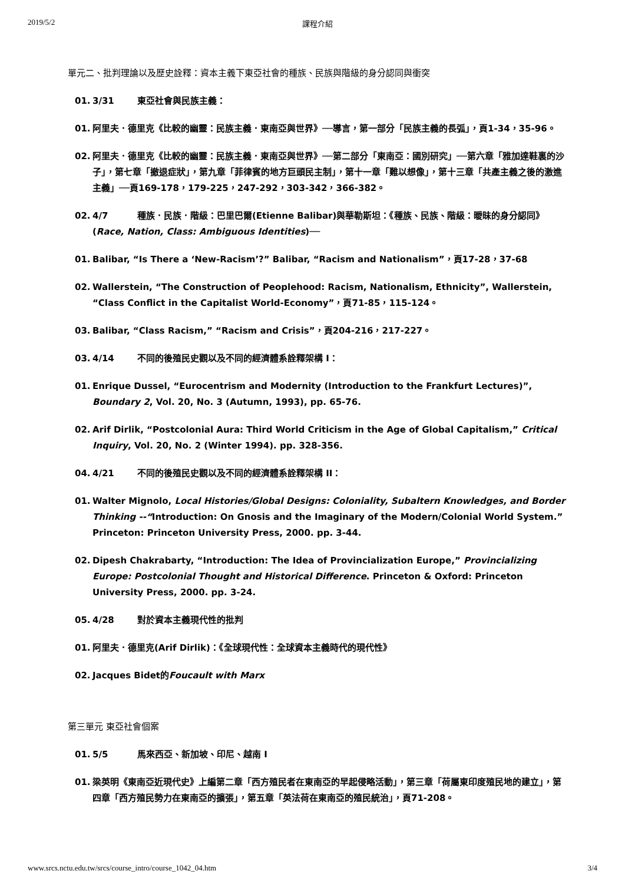2019/5/2 課程介紹
單元二、批判理論以及歷史詮釋：資本主義下東亞社會的種族、民族與階級的身分認同與衝突
01. 3/31 東亞社會與民族主義：
01. 阿里夫．德里克《比較的幽靈：民族主義．東南亞與世界》──導言，第一部分「民族主義的長弧」，頁1-34，35-96。
02. 阿里夫．德里克《比較的幽靈：民族主義．東南亞與世界》──第二部分「東南亞：國別研究」──第六章「雅加達鞋裏的沙子」，第七章「撤退症狀」，第九章「菲律賓的地方巨頭民主制」，第十一章「難以想像」，第十三章「共產主義之後的激進主義」──頁169-178，179-225，247-292，303-342，366-382。
02. 4/7 種族．民族．階級：巴里巴爾(Etienne Balibar)與華勒斯坦：《種族、民族、階級：曖昧的身分認同》(Race, Nation, Class: Ambiguous Identities)──
01. Balibar, “Is There a ‘New-Racism’?” Balibar, “Racism and Nationalism”，頁17-28，37-68
02. Wallerstein, “The Construction of Peoplehood: Racism, Nationalism, Ethnicity”, Wallerstein, “Class Conflict in the Capitalist World-Economy”，頁71-85，115-124。
03. Balibar, “Class Racism,” “Racism and Crisis”，頁204-216，217-227。
03. 4/14 不同的後殖民史觀以及不同的經濟體系詮釋架構 I：
01. Enrique Dussel, “Eurocentrism and Modernity (Introduction to the Frankfurt Lectures)”, Boundary 2, Vol. 20, No. 3 (Autumn, 1993), pp. 65-76.
02. Arif Dirlik, “Postcolonial Aura: Third World Criticism in the Age of Global Capitalism,” Critical Inquiry, Vol. 20, No. 2 (Winter 1994). pp. 328-356.
04. 4/21 不同的後殖民史觀以及不同的經濟體系詮釋架構 II：
01. Walter Mignolo, Local Histories/Global Designs: Coloniality, Subaltern Knowledges, and Border Thinking --“Introduction: On Gnosis and the Imaginary of the Modern/Colonial World System.” Princeton: Princeton University Press, 2000. pp. 3-44.
02. Dipesh Chakrabarty, “Introduction: The Idea of Provincialization Europe,” Provincializing Europe: Postcolonial Thought and Historical Difference. Princeton & Oxford: Princeton University Press, 2000. pp. 3-24.
05. 4/28 對於資本主義現代性的批判
01. 阿里夫．德里克(Arif Dirlik)：《全球現代性：全球資本主義時代的現代性》
02. Jacques Bidet的Foucault with Marx
第三單元 東亞社會個案
01. 5/5 馬來西亞、新加坡、印尼、越南 I
01. 梁英明《東南亞近現代史》上編第二章「西方殖民者在東南亞的早起侵略活動」，第三章「荷屬東印度殖民地的建立」，第四章「西方殖民勢力在東南亞的擴張」，第五章「英法荷在東南亞的殖民統治」，頁71-208。
www.srcs.nctu.edu.tw/srcs/course_intro/course_1042_04.htm 3/4